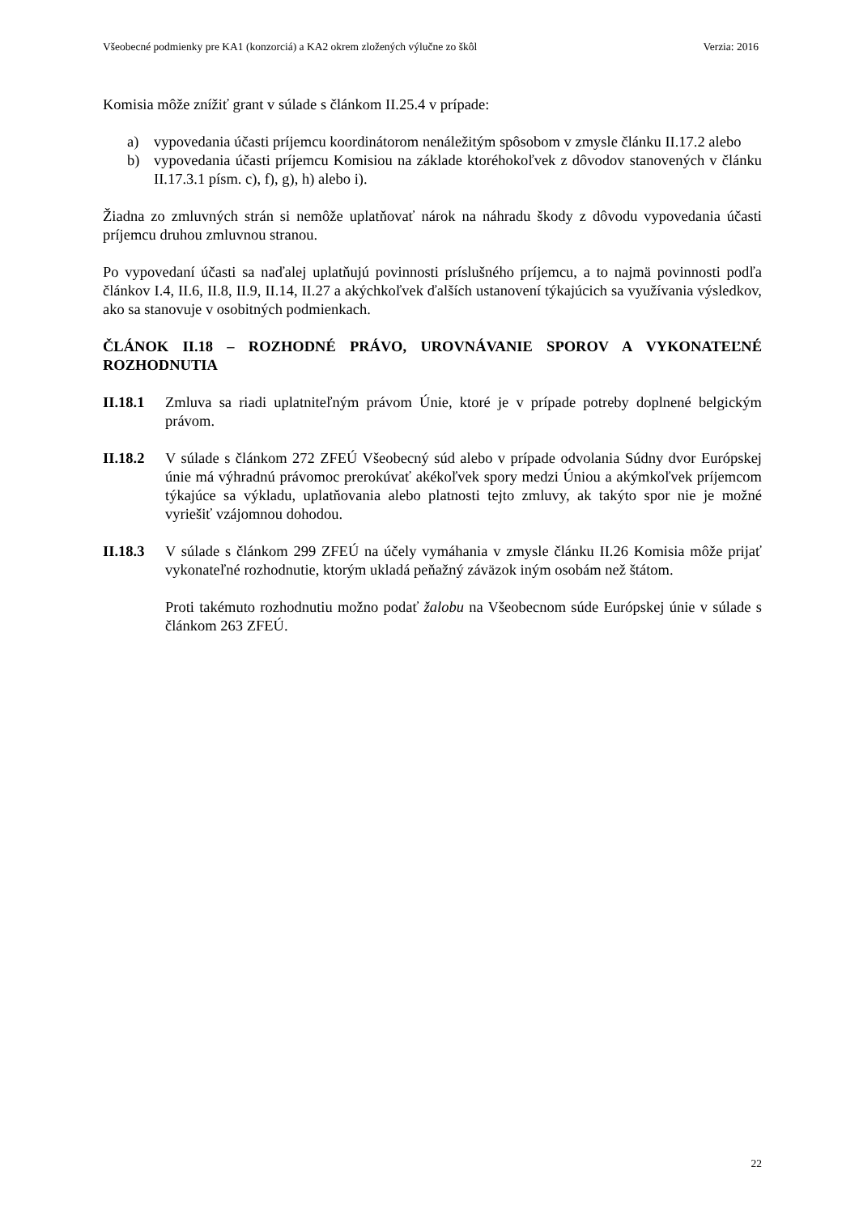Všeobecné podmienky pre KA1 (konzorciá) a KA2 okrem zložených výlučne zo škôl Verzia: 2016
Komisia môže znížiť grant v súlade s článkom II.25.4 v prípade:
a) vypovedania účasti príjemcu koordinátorom nenáležitým spôsobom v zmysle článku II.17.2 alebo
b) vypovedania účasti príjemcu Komisiou na základe ktoréhokoľvek z dôvodov stanovených v článku II.17.3.1 písm. c), f), g), h) alebo i).
Žiadna zo zmluvných strán si nemôže uplatňovať nárok na náhradu škody z dôvodu vypovedania účasti príjemcu druhou zmluvnou stranou.
Po vypovedaní účasti sa naďalej uplatňujú povinnosti príslušného príjemcu, a to najmä povinnosti podľa článkov I.4, II.6, II.8, II.9, II.14, II.27 a akýchkoľvek ďalších ustanovení týkajúcich sa využívania výsledkov, ako sa stanovuje v osobitných podmienkach.
ČLÁNOK II.18 – ROZHODNÉ PRÁVO, UROVNÁVANIE SPOROV A VYKONATEĽNÉ ROZHODNUTIA
II.18.1
Zmluva sa riadi uplatniteľným právom Únie, ktoré je v prípade potreby doplnené belgickým právom.
II.18.2
V súlade s článkom 272 ZFEÚ Všeobecný súd alebo v prípade odvolania Súdny dvor Európskej únie má výhradnú právomoc prerokúvať akékoľvek spory medzi Úniou a akýmkoľvek príjemcom týkajúce sa výkladu, uplatňovania alebo platnosti tejto zmluvy, ak takýto spor nie je možné vyriešiť vzájomnou dohodou.
II.18.3
V súlade s článkom 299 ZFEÚ na účely vymáhania v zmysle článku II.26 Komisia môže prijať vykonateľné rozhodnutie, ktorým ukladá peňažný záväzok iným osobám než štátom.
Proti takémuto rozhodnutiu možno podať žalobu na Všeobecnom súde Európskej únie v súlade s článkom 263 ZFEÚ.
22